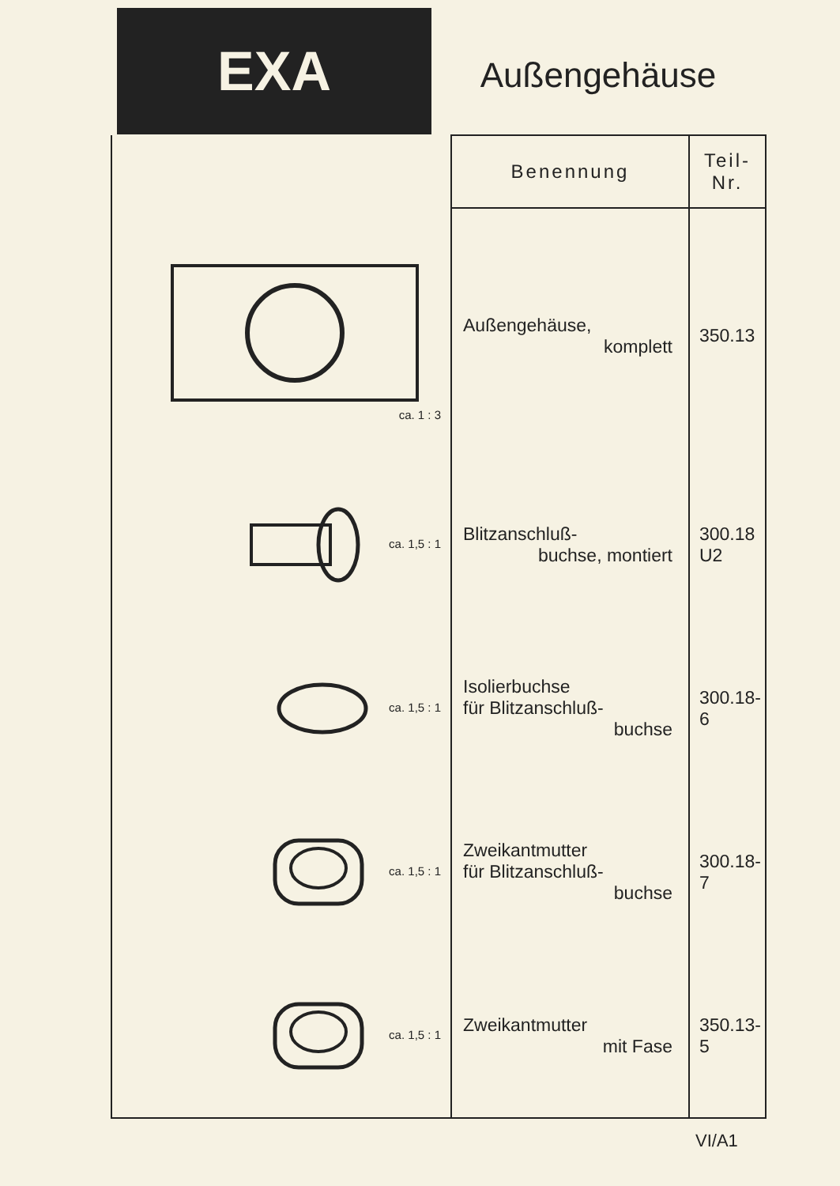EXA
Außengehäuse
| | Benennung | Teil-Nr. |
| ca. 1 : 3 | Außengehäuse, komplett | 350.13 |
| ca. 1,5 : 1 | Blitzanschluß- buchse, montiert | 300.18 U2 |
| ca. 1,5 : 1 | Isolierbuchse für Blitzanschluß- buchse | 300.18-6 |
| ca. 1,5 : 1 | Zweikantmutter für Blitzanschluß- buchse | 300.18-7 |
| ca. 1,5 : 1 | Zweikantmutter mit Fase | 350.13-5 |
VI/A1